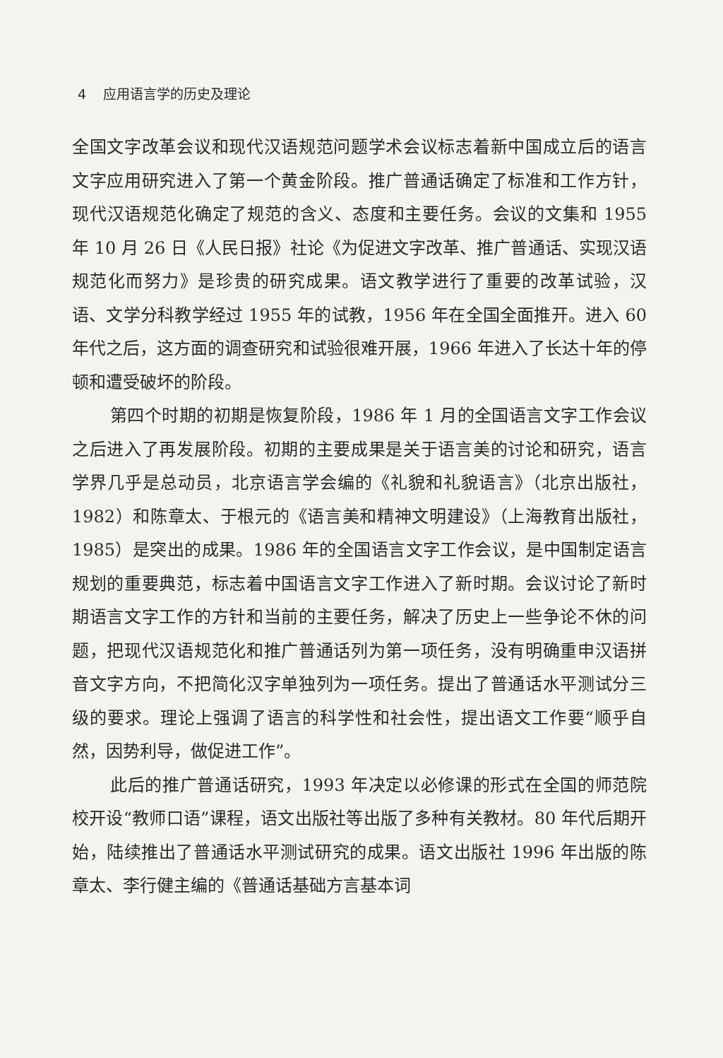4 应用语言学的历史及理论
全国文字改革会议和现代汉语规范问题学术会议标志着新中国成立后的语言文字应用研究进入了第一个黄金阶段。推广普通话确定了标准和工作方针，现代汉语规范化确定了规范的含义、态度和主要任务。会议的文集和 1955 年 10 月 26 日《人民日报》社论《为促进文字改革、推广普通话、实现汉语规范化而努力》是珍贵的研究成果。语文教学进行了重要的改革试验，汉语、文学分科教学经过 1955 年的试教，1956 年在全国全面推开。进入 60 年代之后，这方面的调查研究和试验很难开展，1966 年进入了长达十年的停顿和遭受破坏的阶段。
第四个时期的初期是恢复阶段，1986 年 1 月的全国语言文字工作会议之后进入了再发展阶段。初期的主要成果是关于语言美的讨论和研究，语言学界几乎是总动员，北京语言学会编的《礼貌和礼貌语言》（北京出版社，1982）和陈章太、于根元的《语言美和精神文明建设》（上海教育出版社，1985）是突出的成果。1986 年的全国语言文字工作会议，是中国制定语言规划的重要典范，标志着中国语言文字工作进入了新时期。会议讨论了新时期语言文字工作的方针和当前的主要任务，解决了历史上一些争论不休的问题，把现代汉语规范化和推广普通话列为第一项任务，没有明确重申汉语拼音文字方向，不把简化汉字单独列为一项任务。提出了普通话水平测试分三级的要求。理论上强调了语言的科学性和社会性，提出语文工作要“顺乎自然，因势利导，做促进工作”。
此后的推广普通话研究，1993 年决定以必修课的形式在全国的师范院校开设“教师口语”课程，语文出版社等出版了多种有关教材。80 年代后期开始，陆续推出了普通话水平测试研究的成果。语文出版社 1996 年出版的陈章太、李行健主编的《普通话基础方言基本词